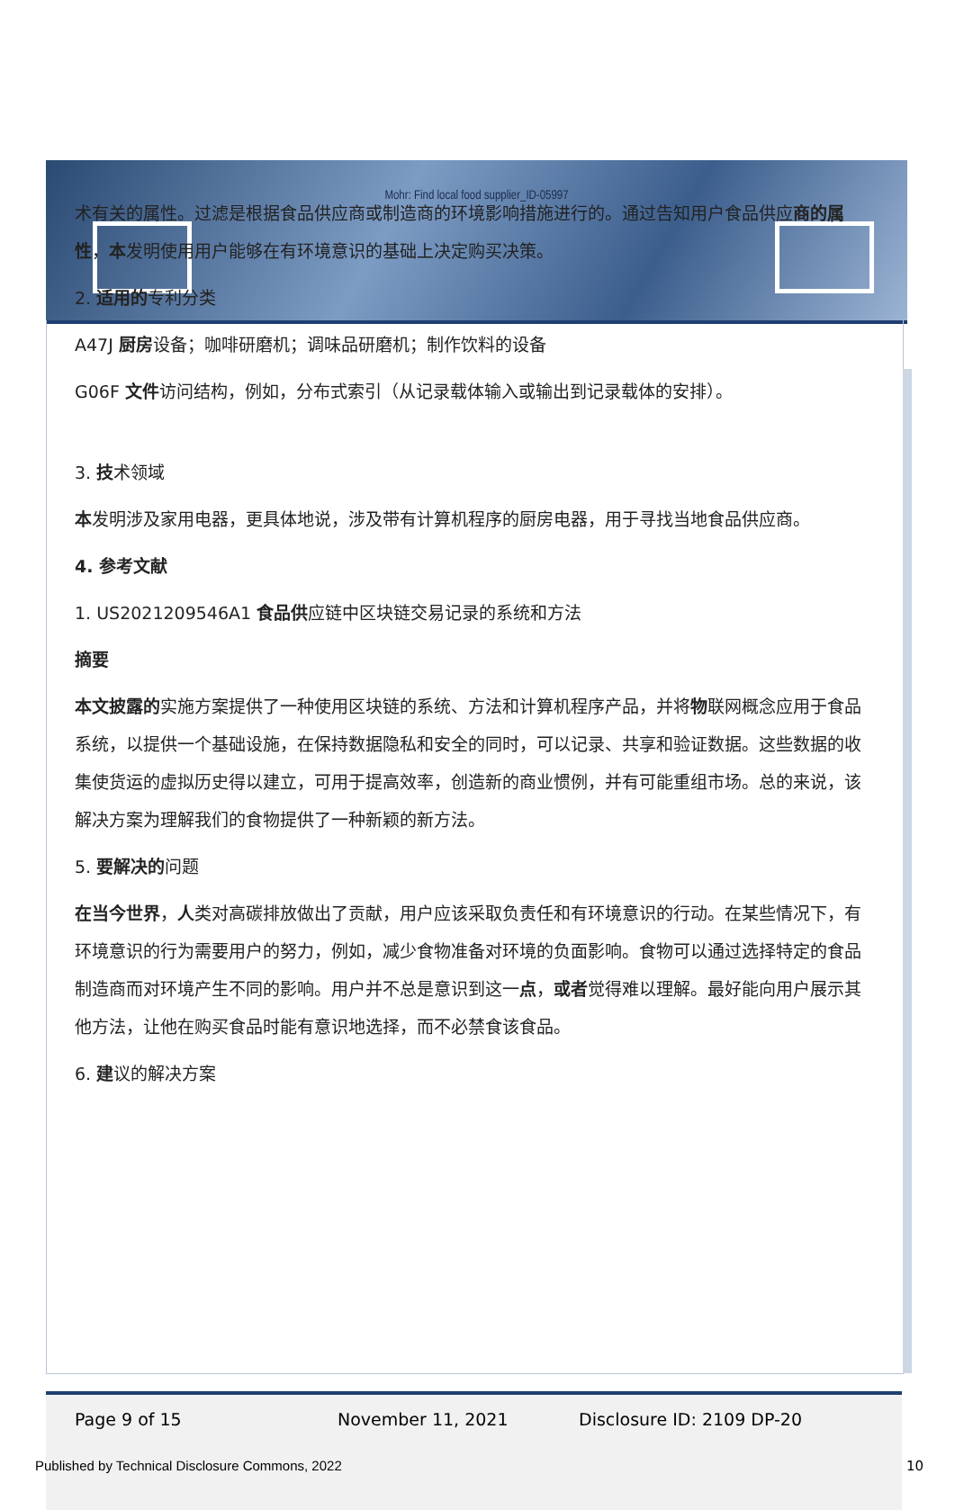Mohr: Find local food supplier_ID-05997
术有关的属性。过滤是根据食品供应商或制造商的环境影响措施进行的。通过告知用户食品供应商的属性，本发明使用用户能够在有环境意识的基础上决定购买决策。
2. 适用的专利分类
A47J 厨房设备；咖啡研磨机；调味品研磨机；制作饮料的设备
G06F 文件访问结构，例如，分布式索引（从记录载体输入或输出到记录载体的安排）。
3. 技术领域
本发明涉及家用电器，更具体地说，涉及带有计算机程序的厨房电器，用于寻找当地食品供应商。
4. 参考文献
1. US2021209546A1 食品供应链中区块链交易记录的系统和方法
摘要
本文披露的实施方案提供了一种使用区块链的系统、方法和计算机程序产品，并将物联网概念应用于食品系统，以提供一个基础设施，在保持数据隐私和安全的同时，可以记录、共享和验证数据。这些数据的收集使货运的虚拟历史得以建立，可用于提高效率，创造新的商业惯例，并有可能重组市场。总的来说，该解决方案为理解我们的食物提供了一种新颖的新方法。
5. 要解决的问题
在当今世界，人类对高碳排放做出了贡献，用户应该采取负责任和有环境意识的行动。在某些情况下，有环境意识的行为需要用户的努力，例如，减少食物准备对环境的负面影响。食物可以通过选择特定的食品制造商而对环境产生不同的影响。用户并不总是意识到这一点，或者觉得难以理解。最好能向用户展示其他方法，让他在购买食品时能有意识地选择，而不必禁食该食品。
6. 建议的解决方案
Page 9 of 15 November 11, 2021 Disclosure ID: 2109 DP-20
Published by Technical Disclosure Commons, 2022
10